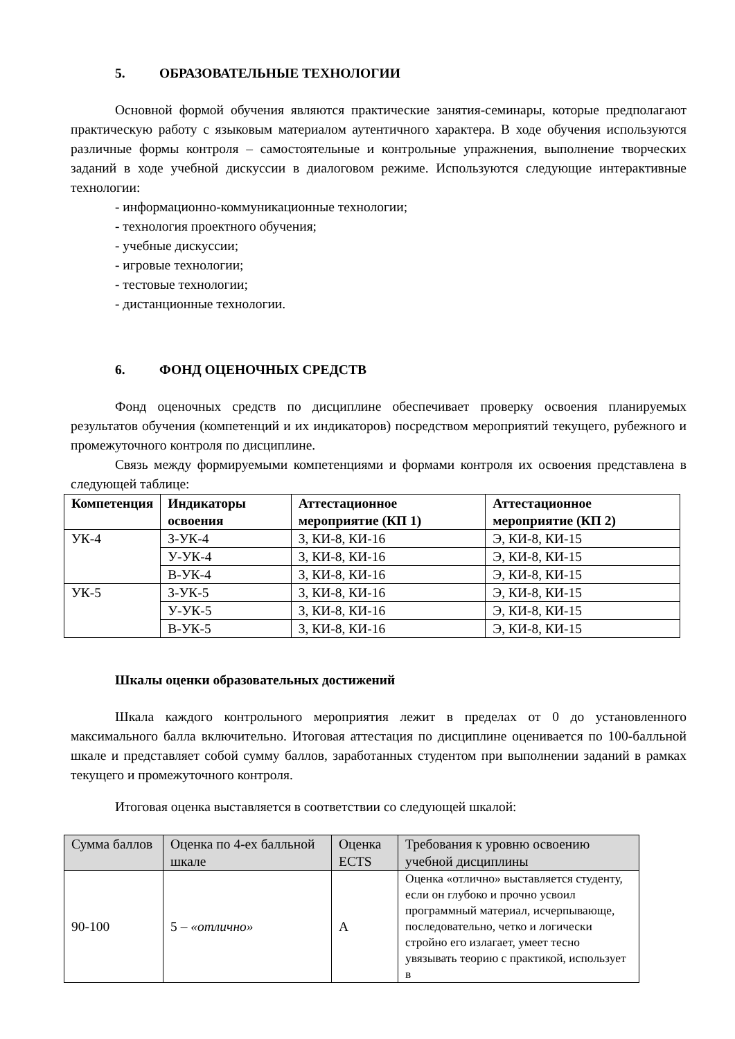5. ОБРАЗОВАТЕЛЬНЫЕ ТЕХНОЛОГИИ
Основной формой обучения являются практические занятия-семинары, которые предполагают практическую работу с языковым материалом аутентичного характера. В ходе обучения используются различные формы контроля – самостоятельные и контрольные упражнения, выполнение творческих заданий в ходе учебной дискуссии в диалоговом режиме. Используются следующие интерактивные технологии:
- информационно-коммуникационные технологии;
- технология проектного обучения;
- учебные дискуссии;
- игровые технологии;
- тестовые технологии;
- дистанционные технологии.
6. ФОНД ОЦЕНОЧНЫХ СРЕДСТВ
Фонд оценочных средств по дисциплине обеспечивает проверку освоения планируемых результатов обучения (компетенций и их индикаторов) посредством мероприятий текущего, рубежного и промежуточного контроля по дисциплине.
Связь между формируемыми компетенциями и формами контроля их освоения представлена в следующей таблице:
| Компетенция | Индикаторы освоения | Аттестационное мероприятие (КП 1) | Аттестационное мероприятие (КП 2) |
| --- | --- | --- | --- |
| УК-4 | З-УК-4 | З, КИ-8, КИ-16 | Э, КИ-8, КИ-15 |
| | У-УК-4 | З, КИ-8, КИ-16 | Э, КИ-8, КИ-15 |
| | В-УК-4 | З, КИ-8, КИ-16 | Э, КИ-8, КИ-15 |
| УК-5 | З-УК-5 | З, КИ-8, КИ-16 | Э, КИ-8, КИ-15 |
| | У-УК-5 | З, КИ-8, КИ-16 | Э, КИ-8, КИ-15 |
| | В-УК-5 | З, КИ-8, КИ-16 | Э, КИ-8, КИ-15 |
Шкалы оценки образовательных достижений
Шкала каждого контрольного мероприятия лежит в пределах от 0 до установленного максимального балла включительно. Итоговая аттестация по дисциплине оценивается по 100-балльной шкале и представляет собой сумму баллов, заработанных студентом при выполнении заданий в рамках текущего и промежуточного контроля.
Итоговая оценка выставляется в соответствии со следующей шкалой:
| Сумма баллов | Оценка по 4-ех балльной шкале | Оценка ECTS | Требования к уровню освоению учебной дисциплины |
| --- | --- | --- | --- |
| 90-100 | 5 – «отлично» | A | Оценка «отлично» выставляется студенту, если он глубоко и прочно усвоил программный материал, исчерпывающе, последовательно, четко и логически стройно его излагает, умеет тесно увязывать теорию с практикой, использует в |